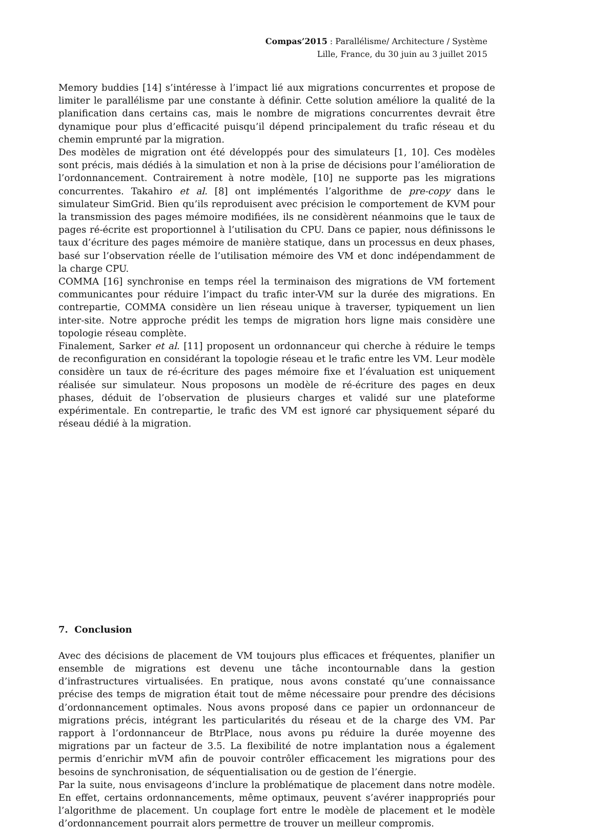Compas’2015 : Parallélisme/ Architecture / Système
Lille, France, du 30 juin au 3 juillet 2015
Memory buddies [14] s’intéresse à l’impact lié aux migrations concurrentes et propose de limiter le parallélisme par une constante à définir. Cette solution améliore la qualité de la planification dans certains cas, mais le nombre de migrations concurrentes devrait être dynamique pour plus d’efficacité puisqu’il dépend principalement du trafic réseau et du chemin emprunté par la migration.
Des modèles de migration ont été développés pour des simulateurs [1, 10]. Ces modèles sont précis, mais dédiés à la simulation et non à la prise de décisions pour l’amélioration de l’ordonnancement. Contrairement à notre modèle, [10] ne supporte pas les migrations concurrentes. Takahiro et al. [8] ont implémentés l’algorithme de pre-copy dans le simulateur SimGrid. Bien qu’ils reproduisent avec précision le comportement de KVM pour la transmission des pages mémoire modifiées, ils ne considèrent néanmoins que le taux de pages ré-écrite est proportionnel à l’utilisation du CPU. Dans ce papier, nous définissons le taux d’écriture des pages mémoire de manière statique, dans un processus en deux phases, basé sur l’observation réelle de l’utilisation mémoire des VM et donc indépendamment de la charge CPU.
COMMA [16] synchronise en temps réel la terminaison des migrations de VM fortement communicantes pour réduire l’impact du trafic inter-VM sur la durée des migrations. En contrepartie, COMMA considère un lien réseau unique à traverser, typiquement un lien inter-site. Notre approche prédit les temps de migration hors ligne mais considère une topologie réseau complète.
Finalement, Sarker et al. [11] proposent un ordonnanceur qui cherche à réduire le temps de reconfiguration en considérant la topologie réseau et le trafic entre les VM. Leur modèle considère un taux de ré-écriture des pages mémoire fixe et l’évaluation est uniquement réalisée sur simulateur. Nous proposons un modèle de ré-écriture des pages en deux phases, déduit de l’observation de plusieurs charges et validé sur une plateforme expérimentale. En contrepartie, le trafic des VM est ignoré car physiquement séparé du réseau dédié à la migration.
7. Conclusion
Avec des décisions de placement de VM toujours plus efficaces et fréquentes, planifier un ensemble de migrations est devenu une tâche incontournable dans la gestion d’infrastructures virtualisées. En pratique, nous avons constaté qu’une connaissance précise des temps de migration était tout de même nécessaire pour prendre des décisions d’ordonnancement optimales. Nous avons proposé dans ce papier un ordonnanceur de migrations précis, intégrant les particularités du réseau et de la charge des VM. Par rapport à l’ordonnanceur de BtrPlace, nous avons pu réduire la durée moyenne des migrations par un facteur de 3.5. La flexibilité de notre implantation nous a également permis d’enrichir mVM afin de pouvoir contrôler efficacement les migrations pour des besoins de synchronisation, de séquentialisation ou de gestion de l’énergie.
Par la suite, nous envisageons d’inclure la problématique de placement dans notre modèle. En effet, certains ordonnancements, même optimaux, peuvent s’avérer inappropriés pour l’algorithme de placement. Un couplage fort entre le modèle de placement et le modèle d’ordonnancement pourrait alors permettre de trouver un meilleur compromis.